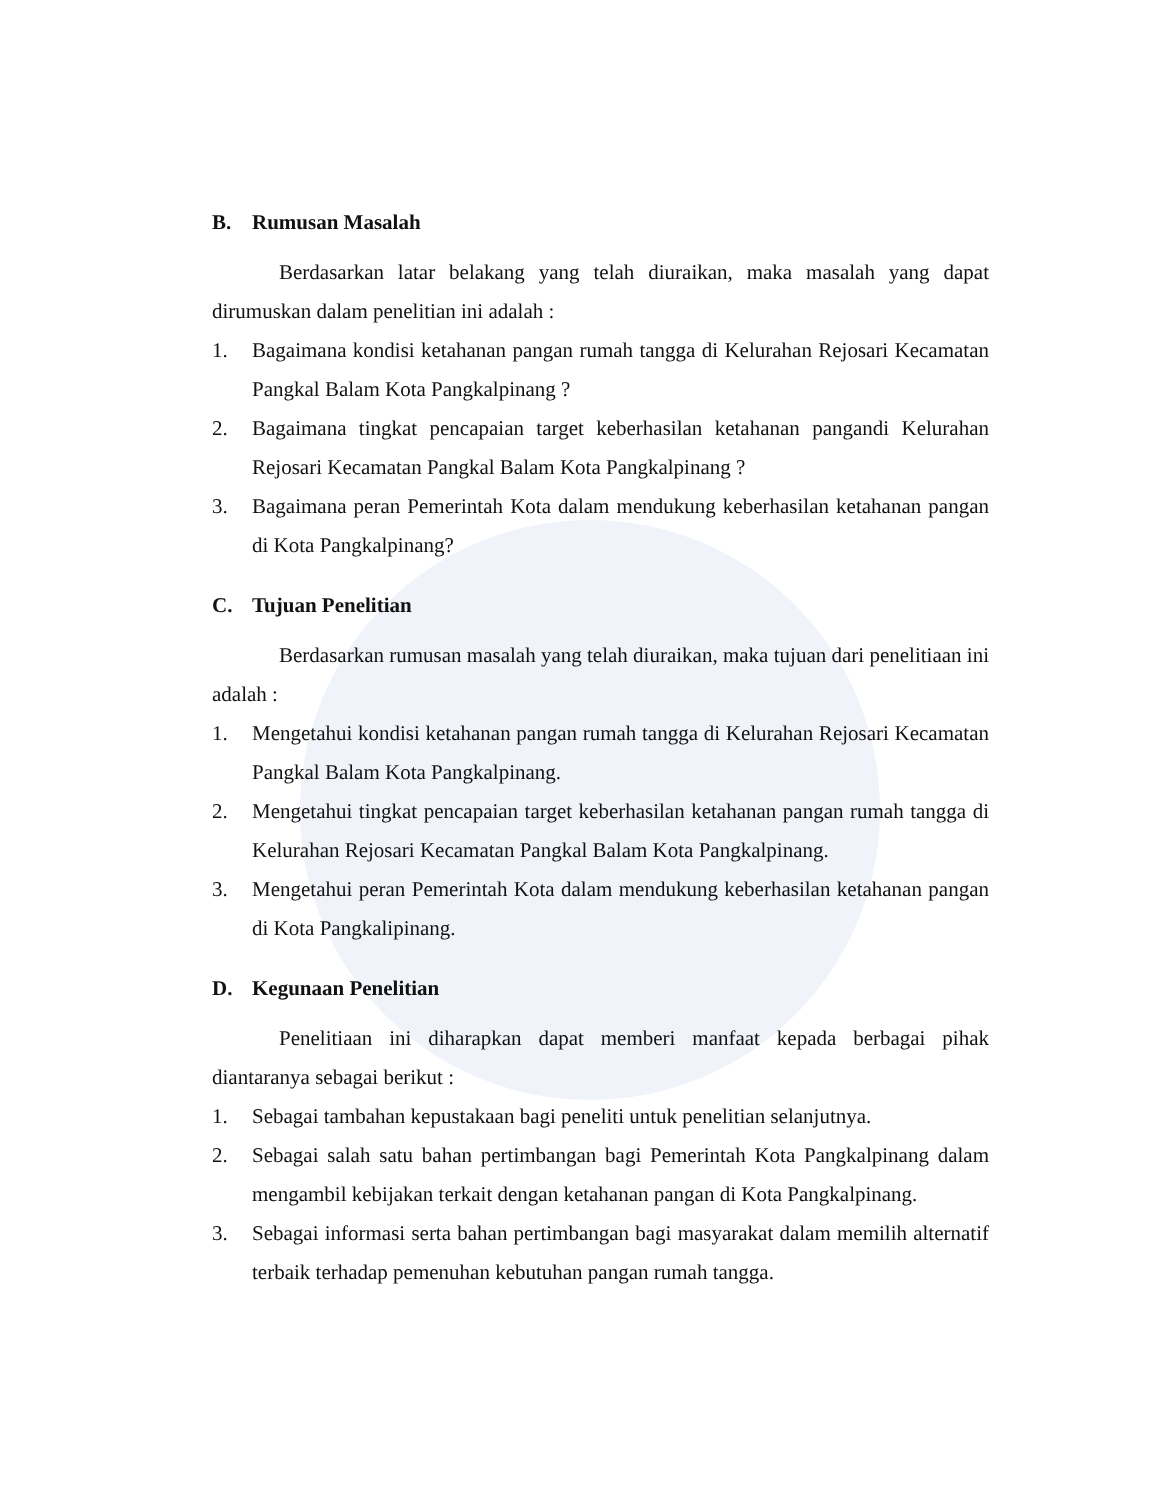B. Rumusan Masalah
Berdasarkan latar belakang yang telah diuraikan, maka masalah yang dapat dirumuskan dalam penelitian ini adalah :
1. Bagaimana kondisi ketahanan pangan rumah tangga di Kelurahan Rejosari Kecamatan Pangkal Balam Kota Pangkalpinang ?
2. Bagaimana tingkat pencapaian target keberhasilan ketahanan pangandi Kelurahan Rejosari Kecamatan Pangkal Balam Kota Pangkalpinang ?
3. Bagaimana peran Pemerintah Kota dalam mendukung keberhasilan ketahanan pangan di Kota Pangkalpinang?
C. Tujuan Penelitian
Berdasarkan rumusan masalah yang telah diuraikan, maka tujuan dari penelitiaan ini adalah :
1. Mengetahui kondisi ketahanan pangan rumah tangga di Kelurahan Rejosari Kecamatan Pangkal Balam Kota Pangkalpinang.
2. Mengetahui tingkat pencapaian target keberhasilan ketahanan pangan rumah tangga di Kelurahan Rejosari Kecamatan Pangkal Balam Kota Pangkalpinang.
3. Mengetahui peran Pemerintah Kota dalam mendukung keberhasilan ketahanan pangan di Kota Pangkalipinang.
D. Kegunaan Penelitian
Penelitiaan ini diharapkan dapat memberi manfaat kepada berbagai pihak diantaranya sebagai berikut :
1. Sebagai tambahan kepustakaan bagi peneliti untuk penelitian selanjutnya.
2. Sebagai salah satu bahan pertimbangan bagi Pemerintah Kota Pangkalpinang dalam mengambil kebijakan terkait dengan ketahanan pangan di Kota Pangkalpinang.
3. Sebagai informasi serta bahan pertimbangan bagi masyarakat dalam memilih alternatif terbaik terhadap pemenuhan kebutuhan pangan rumah tangga.